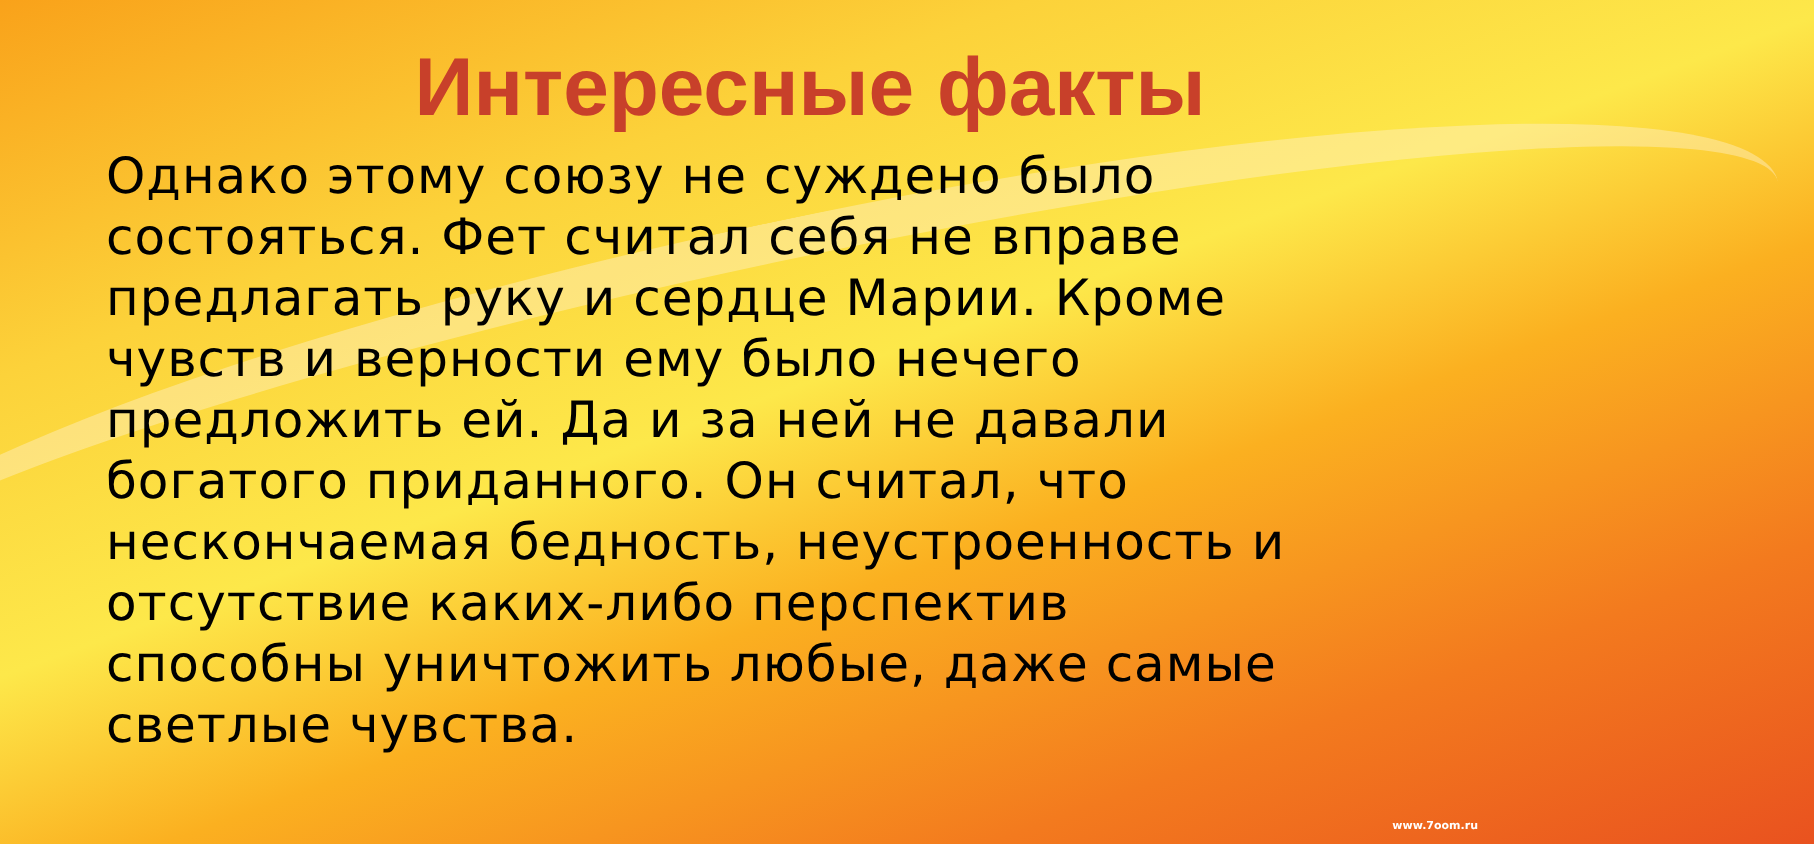Интересные факты
Однако этому союзу не суждено было состояться. Фет считал себя не вправе предлагать руку и сердце Марии. Кроме чувств и верности ему было нечего предложить ей. Да и за ней не давали богатого приданного. Он считал, что нескончаемая бедность, неустроенность и отсутствие каких-либо перспектив способны уничтожить любые, даже самые светлые чувства.
www.7oom.ru